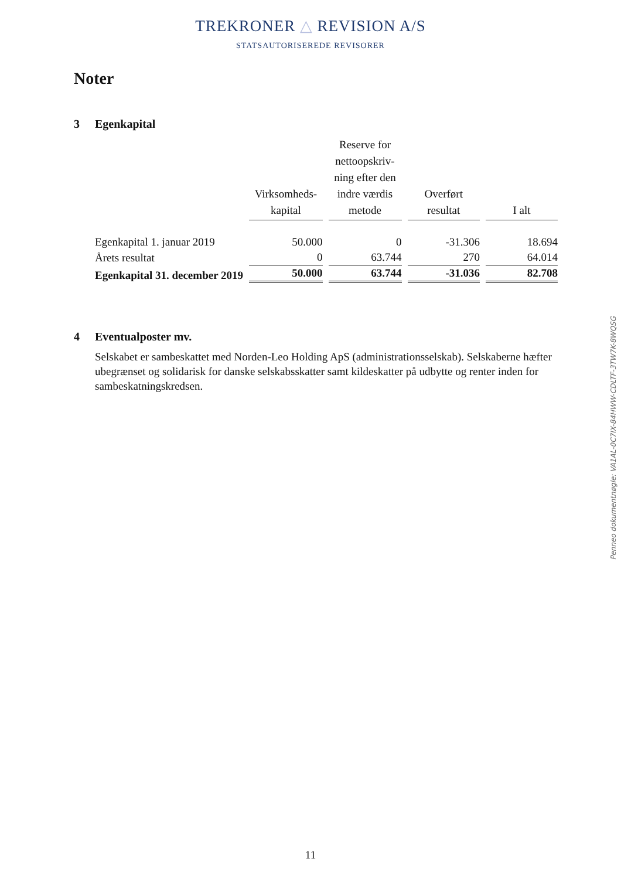TREKRONER △ REVISION A/S
STATSAUTORISEREDE REVISORER
Noter
3 Egenkapital
| | Virksomheds- kapital | Reserve for nettoopskriv- ning efter den indre værdis metode | Overført resultat | I alt |
| --- | --- | --- | --- | --- |
| Egenkapital 1. januar 2019 | 50.000 | 0 | -31.306 | 18.694 |
| Årets resultat | 0 | 63.744 | 270 | 64.014 |
| Egenkapital 31. december 2019 | 50.000 | 63.744 | -31.036 | 82.708 |
4 Eventualposter mv.
Selskabet er sambeskattet med Norden-Leo Holding ApS (administrationsselskab). Selskaberne hæfter ubegrænset og solidarisk for danske selskabsskatter samt kildeskatter på udbytte og renter inden for sambeskatningskredsen.
Penneo dokumentnøgle: VA1AL-0C7IX-84HWW-CDLTF-3TW7K-8WQSG
11